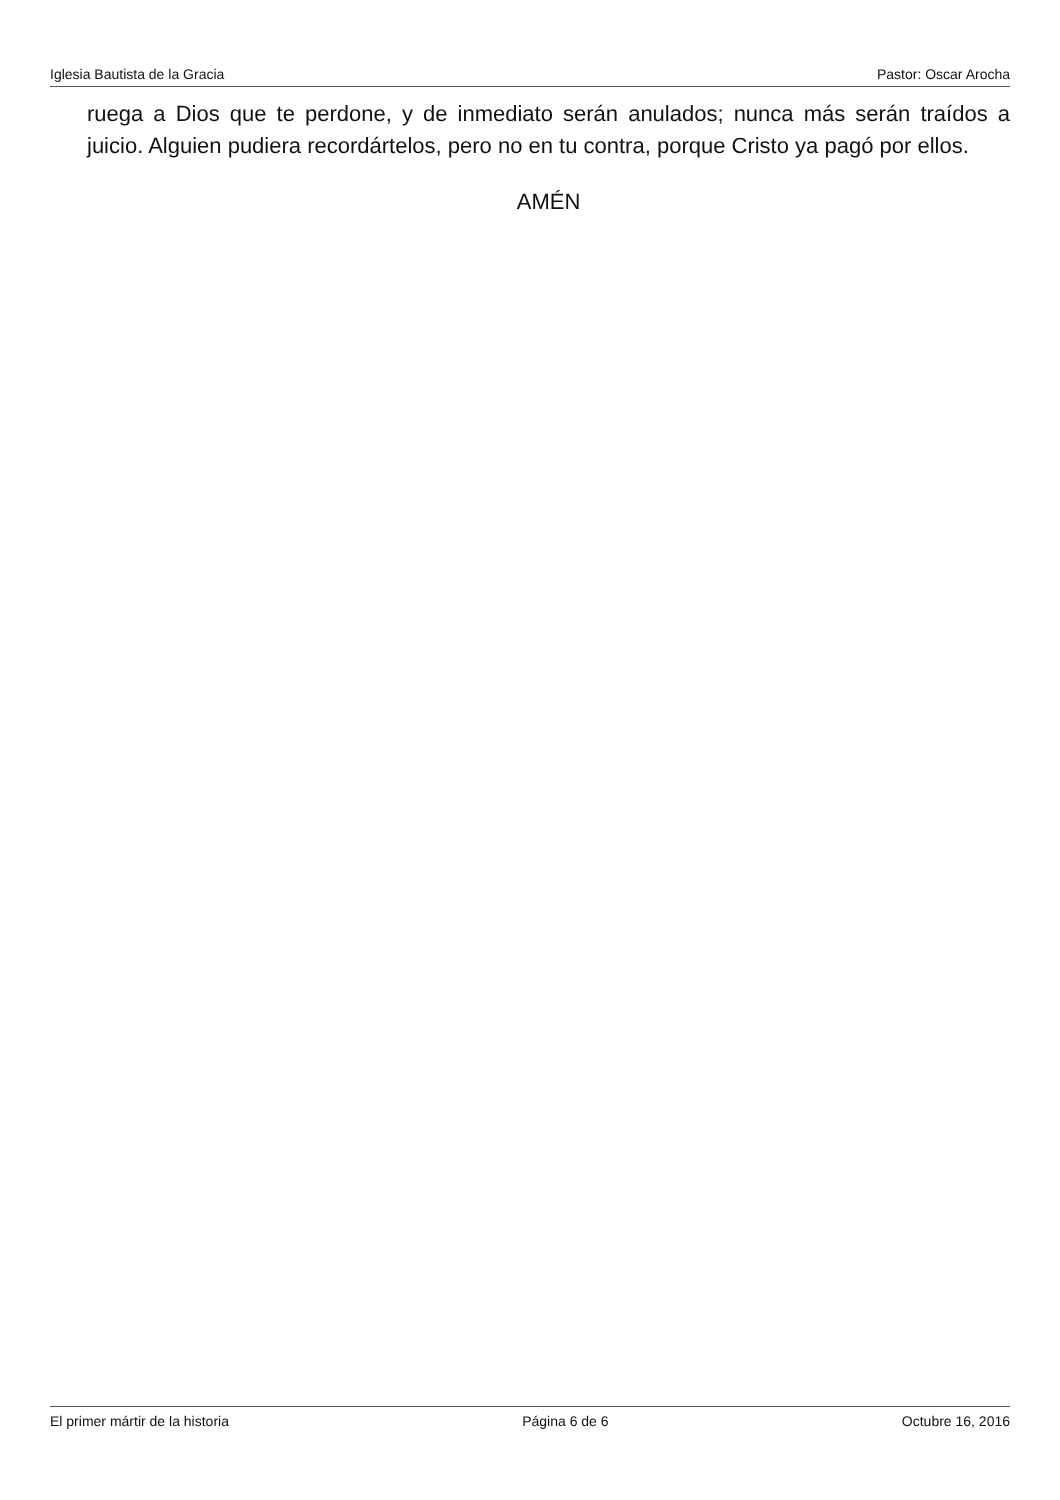Iglesia Bautista de la Gracia Pastor: Oscar Arocha
ruega a Dios que te perdone, y de inmediato serán anulados; nunca más serán traídos a juicio. Alguien pudiera recordártelos, pero no en tu contra, porque Cristo ya pagó por ellos.
AMÉN
El primer mártir de la historia Página 6 de 6 Octubre 16, 2016